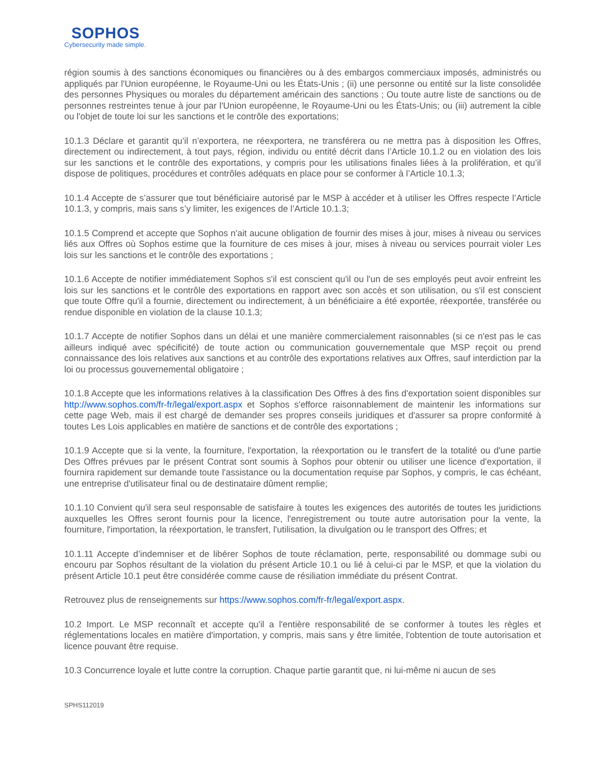SOPHOS
Cybersecurity made simple.
région soumis à des sanctions économiques ou financières ou à des embargos commerciaux imposés, administrés ou appliqués par l'Union européenne, le Royaume-Uni ou les États-Unis ; (ii) une personne ou entité sur la liste consolidée des personnes Physiques ou morales du département américain des sanctions ; Ou toute autre liste de sanctions ou de personnes restreintes tenue à jour par l'Union européenne, le Royaume-Uni ou les États-Unis; ou (iii) autrement la cible ou l'objet de toute loi sur les sanctions et le contrôle des exportations;
10.1.3 Déclare et garantit qu’il n’exportera, ne réexportera, ne transférera ou ne mettra pas à disposition les Offres, directement ou indirectement, à tout pays, région, individu ou entité décrit dans l’Article 10.1.2 ou en violation des lois sur les sanctions et le contrôle des exportations, y compris pour les utilisations finales liées à la prolifération, et qu’il dispose de politiques, procédures et contrôles adéquats en place pour se conformer à l’Article 10.1.3;
10.1.4 Accepte de s’assurer que tout bénéficiaire autorisé par le MSP à accéder et à utiliser les Offres respecte l’Article 10.1.3, y compris, mais sans s’y limiter, les exigences de l’Article 10.1.3;
10.1.5 Comprend et accepte que Sophos n'ait aucune obligation de fournir des mises à jour, mises à niveau ou services liés aux Offres où Sophos estime que la fourniture de ces mises à jour, mises à niveau ou services pourrait violer Les lois sur les sanctions et le contrôle des exportations ;
10.1.6 Accepte de notifier immédiatement Sophos s'il est conscient qu'il ou l'un de ses employés peut avoir enfreint les lois sur les sanctions et le contrôle des exportations en rapport avec son accès et son utilisation, ou s'il est conscient que toute Offre qu'il a fournie, directement ou indirectement, à un bénéficiaire a été exportée, réexportée, transférée ou rendue disponible en violation de la clause 10.1.3;
10.1.7 Accepte de notifier Sophos dans un délai et une manière commercialement raisonnables (si ce n'est pas le cas ailleurs indiqué avec spécificité) de toute action ou communication gouvernementale que MSP reçoit ou prend connaissance des lois relatives aux sanctions et au contrôle des exportations relatives aux Offres, sauf interdiction par la loi ou processus gouvernemental obligatoire ;
10.1.8 Accepte que les informations relatives à la classification Des Offres à des fins d'exportation soient disponibles sur http://www.sophos.com/fr-fr/legal/export.aspx et Sophos s'efforce raisonnablement de maintenir les informations sur cette page Web, mais il est chargé de demander ses propres conseils juridiques et d'assurer sa propre conformité à toutes Les Lois applicables en matière de sanctions et de contrôle des exportations ;
10.1.9 Accepte que si la vente, la fourniture, l'exportation, la réexportation ou le transfert de la totalité ou d'une partie Des Offres prévues par le présent Contrat sont soumis à Sophos pour obtenir ou utiliser une licence d'exportation, il fournira rapidement sur demande toute l'assistance ou la documentation requise par Sophos, y compris, le cas échéant, une entreprise d'utilisateur final ou de destinataire dûment remplie;
10.1.10 Convient qu'il sera seul responsable de satisfaire à toutes les exigences des autorités de toutes les juridictions auxquelles les Offres seront fournis pour la licence, l'enregistrement ou toute autre autorisation pour la vente, la fourniture, l'importation, la réexportation, le transfert, l'utilisation, la divulgation ou le transport des Offres; et
10.1.11 Accepte d’indemniser et de libérer Sophos de toute réclamation, perte, responsabilité ou dommage subi ou encouru par Sophos résultant de la violation du présent Article 10.1 ou lié à celui-ci par le MSP, et que la violation du présent Article 10.1 peut être considérée comme cause de résiliation immédiate du présent Contrat.
Retrouvez plus de renseignements sur https://www.sophos.com/fr-fr/legal/export.aspx.
10.2 Import. Le MSP reconnaît et accepte qu'il a l'entière responsabilité de se conformer à toutes les règles et réglementations locales en matière d'importation, y compris, mais sans y être limitée, l'obtention de toute autorisation et licence pouvant être requise.
10.3 Concurrence loyale et lutte contre la corruption. Chaque partie garantit que, ni lui-même ni aucun de ses
SPHS112019